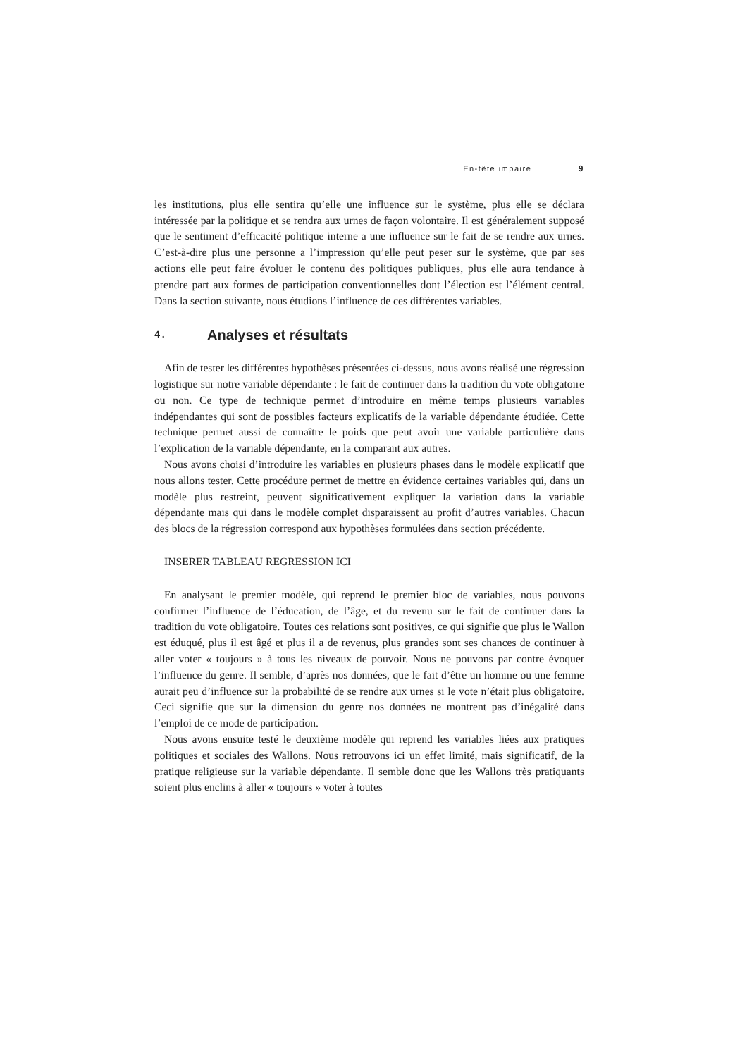En-tête impaire 9
les institutions, plus elle sentira qu’elle une influence sur le système, plus elle se déclara intéressée par la politique et se rendra aux urnes de façon volontaire. Il est généralement supposé que le sentiment d’efficacité politique interne a une influence sur le fait de se rendre aux urnes. C’est-à-dire plus une personne a l’impression qu’elle peut peser sur le système, que par ses actions elle peut faire évoluer le contenu des politiques publiques, plus elle aura tendance à prendre part aux formes de participation conventionnelles dont l’élection est l’élément central. Dans la section suivante, nous étudions l’influence de ces différentes variables.
4. Analyses et résultats
Afin de tester les différentes hypothèses présentées ci-dessus, nous avons réalisé une régression logistique sur notre variable dépendante : le fait de continuer dans la tradition du vote obligatoire ou non. Ce type de technique permet d’introduire en même temps plusieurs variables indépendantes qui sont de possibles facteurs explicatifs de la variable dépendante étudiée. Cette technique permet aussi de connaître le poids que peut avoir une variable particulière dans l’explication de la variable dépendante, en la comparant aux autres.
Nous avons choisi d’introduire les variables en plusieurs phases dans le modèle explicatif que nous allons tester. Cette procédure permet de mettre en évidence certaines variables qui, dans un modèle plus restreint, peuvent significativement expliquer la variation dans la variable dépendante mais qui dans le modèle complet disparaissent au profit d’autres variables. Chacun des blocs de la régression correspond aux hypothèses formulées dans section précédente.
INSERER TABLEAU REGRESSION ICI
En analysant le premier modèle, qui reprend le premier bloc de variables, nous pouvons confirmer l’influence de l’éducation, de l’âge, et du revenu sur le fait de continuer dans la tradition du vote obligatoire. Toutes ces relations sont positives, ce qui signifie que plus le Wallon est éduqué, plus il est âgé et plus il a de revenus, plus grandes sont ses chances de continuer à aller voter « toujours » à tous les niveaux de pouvoir. Nous ne pouvons par contre évoquer l’influence du genre. Il semble, d’après nos données, que le fait d’être un homme ou une femme aurait peu d’influence sur la probabilité de se rendre aux urnes si le vote n’était plus obligatoire. Ceci signifie que sur la dimension du genre nos données ne montrent pas d’inégalité dans l’emploi de ce mode de participation.
Nous avons ensuite testé le deuxième modèle qui reprend les variables liées aux pratiques politiques et sociales des Wallons. Nous retrouvons ici un effet limité, mais significatif, de la pratique religieuse sur la variable dépendante. Il semble donc que les Wallons très pratiquants soient plus enclins à aller « toujours » voter à toutes